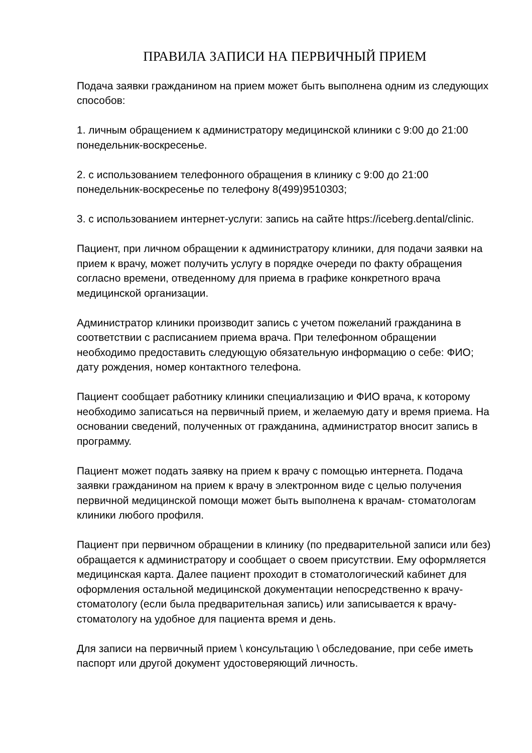ПРАВИЛА ЗАПИСИ НА ПЕРВИЧНЫЙ ПРИЕМ
Подача заявки гражданином на прием может быть выполнена одним из следующих способов:
1. личным обращением к администратору медицинской клиники с 9:00 до 21:00 понедельник-воскресенье.
2. с использованием телефонного обращения в клинику с 9:00 до 21:00 понедельник-воскресенье по телефону 8(499)9510303;
3. с использованием интернет-услуги: запись на сайте https://iceberg.dental/clinic.
Пациент, при личном обращении к администратору клиники, для подачи заявки на прием к врачу, может получить услугу в порядке очереди по факту обращения согласно времени, отведенному для приема в графике конкретного врача медицинской организации.
Администратор клиники производит запись с учетом пожеланий гражданина в соответствии с расписанием приема врача. При телефонном обращении необходимо предоставить следующую обязательную информацию о себе: ФИО; дату рождения, номер контактного телефона.
Пациент сообщает работнику клиники специализацию и ФИО врача, к которому необходимо записаться на первичный прием, и желаемую дату и время приема. На основании сведений, полученных от гражданина, администратор вносит запись в программу.
Пациент может подать заявку на прием к врачу с помощью интернета. Подача заявки гражданином на прием к врачу в электронном виде с целью получения первичной медицинской помощи может быть выполнена к врачам- стоматологам клиники любого профиля.
Пациент при первичном обращении в клинику (по предварительной записи или без) обращается к администратору и сообщает о своем присутствии. Ему оформляется медицинская карта. Далее пациент проходит в стоматологический кабинет для оформления остальной медицинской документации непосредственно к врачу-стоматологу (если была предварительная запись) или записывается к врачу-стоматологу на удобное для пациента время и день.
Для записи на первичный прием \ консультацию \ обследование, при себе иметь паспорт или другой документ удостоверяющий личность.